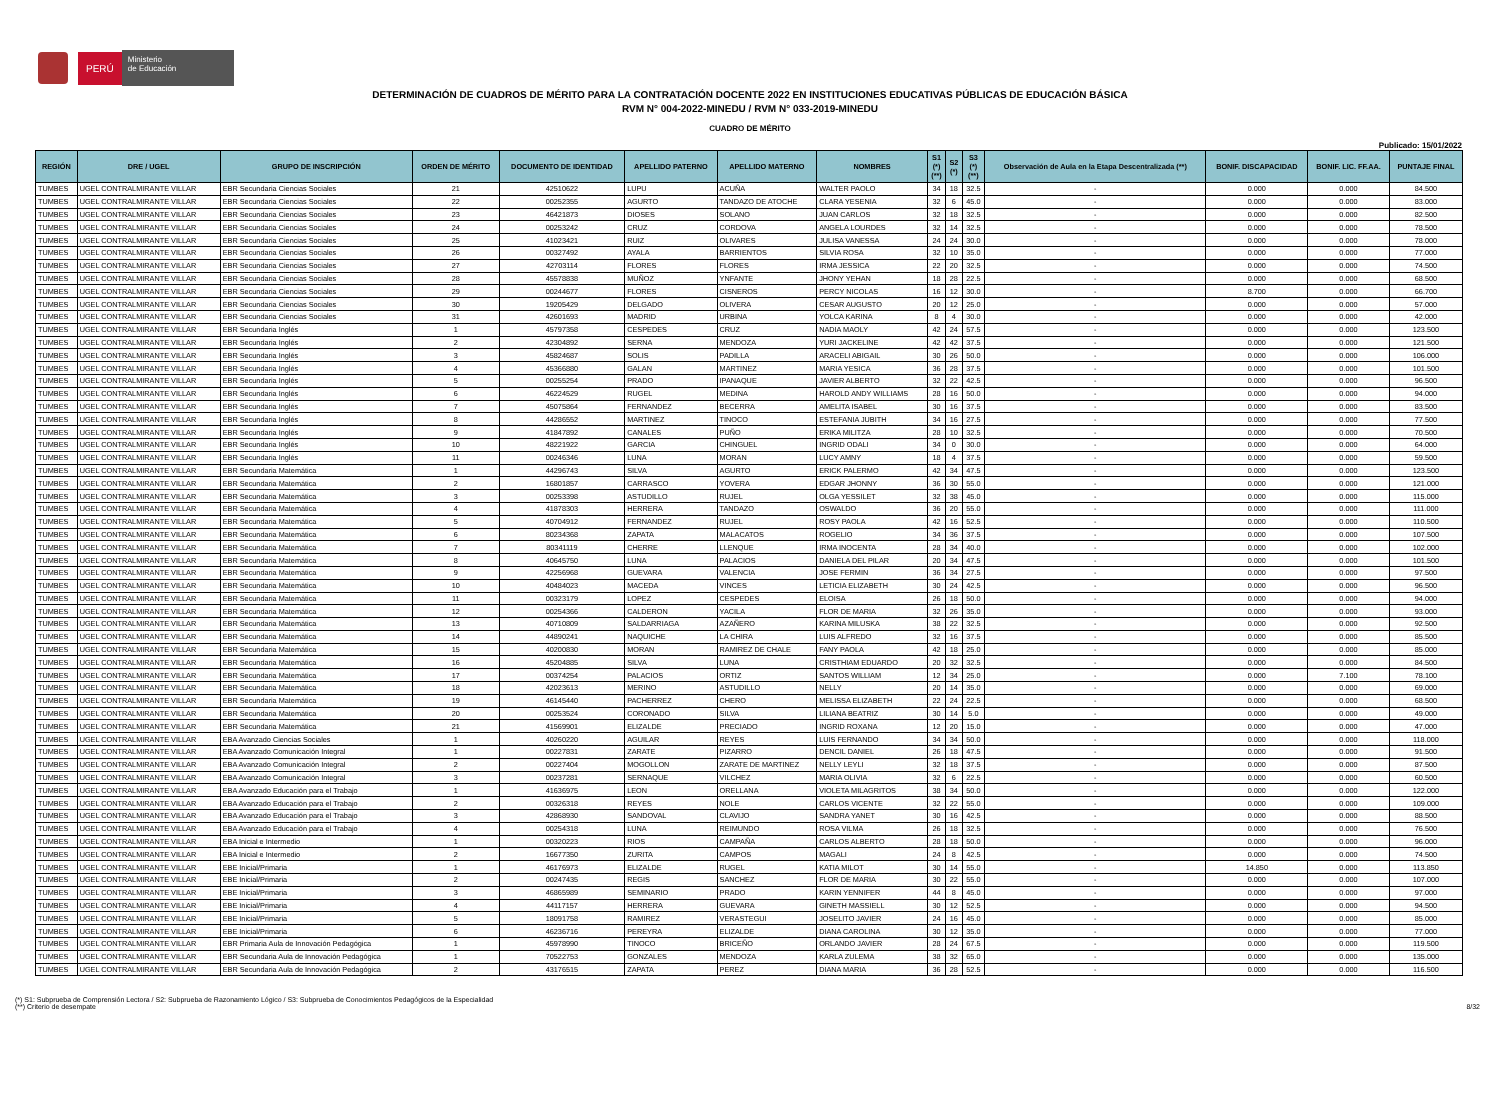PERÚ
Ministerio
de Educación
DETERMINACIÓN DE CUADROS DE MÉRITO PARA LA CONTRATACIÓN DOCENTE 2022 EN INSTITUCIONES EDUCATIVAS PÚBLICAS DE EDUCACIÓN BÁSICA
RVM N° 004-2022-MINEDU / RVM N° 033-2019-MINEDU
CUADRO DE MÉRITO
Publicado: 15/01/2022
| REGIÓN | DRE / UGEL | GRUPO DE INSCRIPCIÓN | ORDEN DE MÉRITO | DOCUMENTO DE IDENTIDAD | APELLIDO PATERNO | APELLIDO MATERNO | NOMBRES | S1 (*) (**) | S2 (*) | S3 (*) (**) | Observación de Aula en la Etapa Descentralizada (**) | BONIF. DISCAPACIDAD | BONIF. LIC. FF.AA. | PUNTAJE FINAL |
| --- | --- | --- | --- | --- | --- | --- | --- | --- | --- | --- | --- | --- | --- | --- |
| TUMBES | UGEL CONTRALMIRANTE VILLAR | EBR Secundaria Ciencias Sociales | 21 | 42510622 | LUPU | ACUÑA | WALTER PAOLO | 34 | 18 | 32.5 | - | 0.000 | 0.000 | 84.500 |
| TUMBES | UGEL CONTRALMIRANTE VILLAR | EBR Secundaria Ciencias Sociales | 22 | 00252355 | AGURTO | TANDAZO DE ATOCHE | CLARA YESENIA | 32 | 6 | 45.0 | - | 0.000 | 0.000 | 83.000 |
| TUMBES | UGEL CONTRALMIRANTE VILLAR | EBR Secundaria Ciencias Sociales | 23 | 46421873 | DIOSES | SOLANO | JUAN CARLOS | 32 | 18 | 32.5 | - | 0.000 | 0.000 | 82.500 |
| TUMBES | UGEL CONTRALMIRANTE VILLAR | EBR Secundaria Ciencias Sociales | 24 | 00253242 | CRUZ | CORDOVA | ANGELA LOURDES | 32 | 14 | 32.5 | - | 0.000 | 0.000 | 78.500 |
| TUMBES | UGEL CONTRALMIRANTE VILLAR | EBR Secundaria Ciencias Sociales | 25 | 41023421 | RUIZ | OLIVARES | JULISA VANESSA | 24 | 24 | 30.0 | - | 0.000 | 0.000 | 78.000 |
| TUMBES | UGEL CONTRALMIRANTE VILLAR | EBR Secundaria Ciencias Sociales | 26 | 00327492 | AYALA | BARRIENTOS | SILVIA ROSA | 32 | 10 | 35.0 | - | 0.000 | 0.000 | 77.000 |
| TUMBES | UGEL CONTRALMIRANTE VILLAR | EBR Secundaria Ciencias Sociales | 27 | 42703114 | FLORES | FLORES | IRMA JESSICA | 22 | 20 | 32.5 | - | 0.000 | 0.000 | 74.500 |
| TUMBES | UGEL CONTRALMIRANTE VILLAR | EBR Secundaria Ciencias Sociales | 28 | 45578838 | MUÑOZ | YNFANTE | JHONY YEHAN | 18 | 28 | 22.5 | - | 0.000 | 0.000 | 68.500 |
| TUMBES | UGEL CONTRALMIRANTE VILLAR | EBR Secundaria Ciencias Sociales | 29 | 00244677 | FLORES | CISNEROS | PERCY NICOLAS | 16 | 12 | 30.0 | - | 8.700 | 0.000 | 66.700 |
| TUMBES | UGEL CONTRALMIRANTE VILLAR | EBR Secundaria Ciencias Sociales | 30 | 19205429 | DELGADO | OLIVERA | CESAR AUGUSTO | 20 | 12 | 25.0 | - | 0.000 | 0.000 | 57.000 |
| TUMBES | UGEL CONTRALMIRANTE VILLAR | EBR Secundaria Ciencias Sociales | 31 | 42601693 | MADRID | URBINA | YOLCA KARINA | 8 | 4 | 30.0 | - | 0.000 | 0.000 | 42.000 |
| TUMBES | UGEL CONTRALMIRANTE VILLAR | EBR Secundaria Inglés | 1 | 45797358 | CESPEDES | CRUZ | NADIA MAOLY | 42 | 24 | 57.5 | - | 0.000 | 0.000 | 123.500 |
| TUMBES | UGEL CONTRALMIRANTE VILLAR | EBR Secundaria Inglés | 2 | 42304892 | SERNA | MENDOZA | YURI JACKELINE | 42 | 42 | 37.5 | - | 0.000 | 0.000 | 121.500 |
| TUMBES | UGEL CONTRALMIRANTE VILLAR | EBR Secundaria Inglés | 3 | 45824687 | SOLIS | PADILLA | ARACELI ABIGAIL | 30 | 26 | 50.0 | - | 0.000 | 0.000 | 106.000 |
| TUMBES | UGEL CONTRALMIRANTE VILLAR | EBR Secundaria Inglés | 4 | 45366880 | GALAN | MARTINEZ | MARIA YESICA | 36 | 28 | 37.5 | - | 0.000 | 0.000 | 101.500 |
| TUMBES | UGEL CONTRALMIRANTE VILLAR | EBR Secundaria Inglés | 5 | 00255254 | PRADO | IPANAQUE | JAVIER ALBERTO | 32 | 22 | 42.5 | - | 0.000 | 0.000 | 96.500 |
| TUMBES | UGEL CONTRALMIRANTE VILLAR | EBR Secundaria Inglés | 6 | 46224529 | RUGEL | MEDINA | HAROLD ANDY WILLIAMS | 28 | 16 | 50.0 | - | 0.000 | 0.000 | 94.000 |
| TUMBES | UGEL CONTRALMIRANTE VILLAR | EBR Secundaria Inglés | 7 | 45075864 | FERNANDEZ | BECERRA | AMELITA ISABEL | 30 | 16 | 37.5 | - | 0.000 | 0.000 | 83.500 |
| TUMBES | UGEL CONTRALMIRANTE VILLAR | EBR Secundaria Inglés | 8 | 44286552 | MARTINEZ | TINOCO | ESTEFANIA JUBITH | 34 | 16 | 27.5 | - | 0.000 | 0.000 | 77.500 |
| TUMBES | UGEL CONTRALMIRANTE VILLAR | EBR Secundaria Inglés | 9 | 41847892 | CANALES | PUÑO | ERIKA MILITZA | 28 | 10 | 32.5 | - | 0.000 | 0.000 | 70.500 |
| TUMBES | UGEL CONTRALMIRANTE VILLAR | EBR Secundaria Inglés | 10 | 48221922 | GARCIA | CHINGUEL | INGRID ODALI | 34 | 0 | 30.0 | - | 0.000 | 0.000 | 64.000 |
| TUMBES | UGEL CONTRALMIRANTE VILLAR | EBR Secundaria Inglés | 11 | 00246346 | LUNA | MORAN | LUCY AMNY | 18 | 4 | 37.5 | - | 0.000 | 0.000 | 59.500 |
| TUMBES | UGEL CONTRALMIRANTE VILLAR | EBR Secundaria Matemática | 1 | 44296743 | SILVA | AGURTO | ERICK PALERMO | 42 | 34 | 47.5 | - | 0.000 | 0.000 | 123.500 |
| TUMBES | UGEL CONTRALMIRANTE VILLAR | EBR Secundaria Matemática | 2 | 16801857 | CARRASCO | YOVERA | EDGAR JHONNY | 36 | 30 | 55.0 | - | 0.000 | 0.000 | 121.000 |
| TUMBES | UGEL CONTRALMIRANTE VILLAR | EBR Secundaria Matemática | 3 | 00253398 | ASTUDILLO | RUJEL | OLGA YESSILET | 32 | 38 | 45.0 | - | 0.000 | 0.000 | 115.000 |
| TUMBES | UGEL CONTRALMIRANTE VILLAR | EBR Secundaria Matemática | 4 | 41878303 | HERRERA | TANDAZO | OSWALDO | 36 | 20 | 55.0 | - | 0.000 | 0.000 | 111.000 |
| TUMBES | UGEL CONTRALMIRANTE VILLAR | EBR Secundaria Matemática | 5 | 40704912 | FERNANDEZ | RUJEL | ROSY PAOLA | 42 | 16 | 52.5 | - | 0.000 | 0.000 | 110.500 |
| TUMBES | UGEL CONTRALMIRANTE VILLAR | EBR Secundaria Matemática | 6 | 80234368 | ZAPATA | MALACATOS | ROGELIO | 34 | 36 | 37.5 | - | 0.000 | 0.000 | 107.500 |
| TUMBES | UGEL CONTRALMIRANTE VILLAR | EBR Secundaria Matemática | 7 | 80341119 | CHERRE | LLENQUE | IRMA INOCENTA | 28 | 34 | 40.0 | - | 0.000 | 0.000 | 102.000 |
| TUMBES | UGEL CONTRALMIRANTE VILLAR | EBR Secundaria Matemática | 8 | 40645750 | LUNA | PALACIOS | DANIELA DEL PILAR | 20 | 34 | 47.5 | - | 0.000 | 0.000 | 101.500 |
| TUMBES | UGEL CONTRALMIRANTE VILLAR | EBR Secundaria Matemática | 9 | 42256968 | GUEVARA | VALENCIA | JOSE FERMIN | 36 | 34 | 27.5 | - | 0.000 | 0.000 | 97.500 |
| TUMBES | UGEL CONTRALMIRANTE VILLAR | EBR Secundaria Matemática | 10 | 40484023 | MACEDA | VINCES | LETICIA ELIZABETH | 30 | 24 | 42.5 | - | 0.000 | 0.000 | 96.500 |
| TUMBES | UGEL CONTRALMIRANTE VILLAR | EBR Secundaria Matemática | 11 | 00323179 | LOPEZ | CESPEDES | ELOISA | 26 | 18 | 50.0 | - | 0.000 | 0.000 | 94.000 |
| TUMBES | UGEL CONTRALMIRANTE VILLAR | EBR Secundaria Matemática | 12 | 00254366 | CALDERON | YACILA | FLOR DE MARIA | 32 | 26 | 35.0 | - | 0.000 | 0.000 | 93.000 |
| TUMBES | UGEL CONTRALMIRANTE VILLAR | EBR Secundaria Matemática | 13 | 40710809 | SALDARRIAGA | AZAÑERO | KARINA MILUSKA | 38 | 22 | 32.5 | - | 0.000 | 0.000 | 92.500 |
| TUMBES | UGEL CONTRALMIRANTE VILLAR | EBR Secundaria Matemática | 14 | 44890241 | NAQUICHE | LA CHIRA | LUIS ALFREDO | 32 | 16 | 37.5 | - | 0.000 | 0.000 | 85.500 |
| TUMBES | UGEL CONTRALMIRANTE VILLAR | EBR Secundaria Matemática | 15 | 40200830 | MORAN | RAMIREZ DE CHALE | FANY PAOLA | 42 | 18 | 25.0 | - | 0.000 | 0.000 | 85.000 |
| TUMBES | UGEL CONTRALMIRANTE VILLAR | EBR Secundaria Matemática | 16 | 45204885 | SILVA | LUNA | CRISTHIAM EDUARDO | 20 | 32 | 32.5 | - | 0.000 | 0.000 | 84.500 |
| TUMBES | UGEL CONTRALMIRANTE VILLAR | EBR Secundaria Matemática | 17 | 00374254 | PALACIOS | ORTIZ | SANTOS WILLIAM | 12 | 34 | 25.0 | - | 0.000 | 7.100 | 78.100 |
| TUMBES | UGEL CONTRALMIRANTE VILLAR | EBR Secundaria Matemática | 18 | 42023613 | MERINO | ASTUDILLO | NELLY | 20 | 14 | 35.0 | - | 0.000 | 0.000 | 69.000 |
| TUMBES | UGEL CONTRALMIRANTE VILLAR | EBR Secundaria Matemática | 19 | 46145440 | PACHERREZ | CHERO | MELISSA ELIZABETH | 22 | 24 | 22.5 | - | 0.000 | 0.000 | 68.500 |
| TUMBES | UGEL CONTRALMIRANTE VILLAR | EBR Secundaria Matemática | 20 | 00253524 | CORONADO | SILVA | LILIANA BEATRIZ | 30 | 14 | 5.0 | - | 0.000 | 0.000 | 49.000 |
| TUMBES | UGEL CONTRALMIRANTE VILLAR | EBR Secundaria Matemática | 21 | 41569901 | ELIZALDE | PRECIADO | INGRID ROXANA | 12 | 20 | 15.0 | - | 0.000 | 0.000 | 47.000 |
| TUMBES | UGEL CONTRALMIRANTE VILLAR | EBA Avanzado Ciencias Sociales | 1 | 40260220 | AGUILAR | REYES | LUIS FERNANDO | 34 | 34 | 50.0 | - | 0.000 | 0.000 | 118.000 |
| TUMBES | UGEL CONTRALMIRANTE VILLAR | EBA Avanzado Comunicación Integral | 1 | 00227831 | ZARATE | PIZARRO | DENCIL DANIEL | 26 | 18 | 47.5 | - | 0.000 | 0.000 | 91.500 |
| TUMBES | UGEL CONTRALMIRANTE VILLAR | EBA Avanzado Comunicación Integral | 2 | 00227404 | MOGOLLON | ZARATE DE MARTINEZ | NELLY LEYLI | 32 | 18 | 37.5 | - | 0.000 | 0.000 | 87.500 |
| TUMBES | UGEL CONTRALMIRANTE VILLAR | EBA Avanzado Comunicación Integral | 3 | 00237281 | SERNAQUE | VILCHEZ | MARIA OLIVIA | 32 | 6 | 22.5 | - | 0.000 | 0.000 | 60.500 |
| TUMBES | UGEL CONTRALMIRANTE VILLAR | EBA Avanzado Educación para el Trabajo | 1 | 41636975 | LEON | ORELLANA | VIOLETA MILAGRITOS | 38 | 34 | 50.0 | - | 0.000 | 0.000 | 122.000 |
| TUMBES | UGEL CONTRALMIRANTE VILLAR | EBA Avanzado Educación para el Trabajo | 2 | 00326318 | REYES | NOLE | CARLOS VICENTE | 32 | 22 | 55.0 | - | 0.000 | 0.000 | 109.000 |
| TUMBES | UGEL CONTRALMIRANTE VILLAR | EBA Avanzado Educación para el Trabajo | 3 | 42868930 | SANDOVAL | CLAVIJO | SANDRA YANET | 30 | 16 | 42.5 | - | 0.000 | 0.000 | 88.500 |
| TUMBES | UGEL CONTRALMIRANTE VILLAR | EBA Avanzado Educación para el Trabajo | 4 | 00254318 | LUNA | REIMUNDO | ROSA VILMA | 26 | 18 | 32.5 | - | 0.000 | 0.000 | 76.500 |
| TUMBES | UGEL CONTRALMIRANTE VILLAR | EBA Inicial e Intermedio | 1 | 00320223 | RIOS | CAMPAÑA | CARLOS ALBERTO | 28 | 18 | 50.0 | - | 0.000 | 0.000 | 96.000 |
| TUMBES | UGEL CONTRALMIRANTE VILLAR | EBA Inicial e Intermedio | 2 | 16677350 | ZURITA | CAMPOS | MAGALI | 24 | 8 | 42.5 | - | 0.000 | 0.000 | 74.500 |
| TUMBES | UGEL CONTRALMIRANTE VILLAR | EBE Inicial/Primaria | 1 | 46176973 | ELIZALDE | RUGEL | KATIA MILOT | 30 | 14 | 55.0 | - | 14.850 | 0.000 | 113.850 |
| TUMBES | UGEL CONTRALMIRANTE VILLAR | EBE Inicial/Primaria | 2 | 00247435 | REGIS | SANCHEZ | FLOR DE MARIA | 30 | 22 | 55.0 | - | 0.000 | 0.000 | 107.000 |
| TUMBES | UGEL CONTRALMIRANTE VILLAR | EBE Inicial/Primaria | 3 | 46865989 | SEMINARIO | PRADO | KARIN YENNIFER | 44 | 8 | 45.0 | - | 0.000 | 0.000 | 97.000 |
| TUMBES | UGEL CONTRALMIRANTE VILLAR | EBE Inicial/Primaria | 4 | 44117157 | HERRERA | GUEVARA | GINETH MASSIELL | 30 | 12 | 52.5 | - | 0.000 | 0.000 | 94.500 |
| TUMBES | UGEL CONTRALMIRANTE VILLAR | EBE Inicial/Primaria | 5 | 18091758 | RAMIREZ | VERASTEGUI | JOSELITO JAVIER | 24 | 16 | 45.0 | - | 0.000 | 0.000 | 85.000 |
| TUMBES | UGEL CONTRALMIRANTE VILLAR | EBE Inicial/Primaria | 6 | 46236716 | PEREYRA | ELIZALDE | DIANA CAROLINA | 30 | 12 | 35.0 | - | 0.000 | 0.000 | 77.000 |
| TUMBES | UGEL CONTRALMIRANTE VILLAR | EBR Primaria Aula de Innovación Pedagógica | 1 | 45978990 | TINOCO | BRICEÑO | ORLANDO JAVIER | 28 | 24 | 67.5 | - | 0.000 | 0.000 | 119.500 |
| TUMBES | UGEL CONTRALMIRANTE VILLAR | EBR Secundaria Aula de Innovación Pedagógica | 1 | 70522753 | GONZALES | MENDOZA | KARLA ZULEMA | 38 | 32 | 65.0 | - | 0.000 | 0.000 | 135.000 |
| TUMBES | UGEL CONTRALMIRANTE VILLAR | EBR Secundaria Aula de Innovación Pedagógica | 2 | 43176515 | ZAPATA | PEREZ | DIANA MARIA | 36 | 28 | 52.5 | - | 0.000 | 0.000 | 116.500 |
(*) S1: Subprueba de Comprensión Lectora / S2: Subprueba de Razonamiento Lógico / S3: Subprueba de Conocimientos Pedagógicos de la Especialidad
(**) Criterio de desempate
8/32